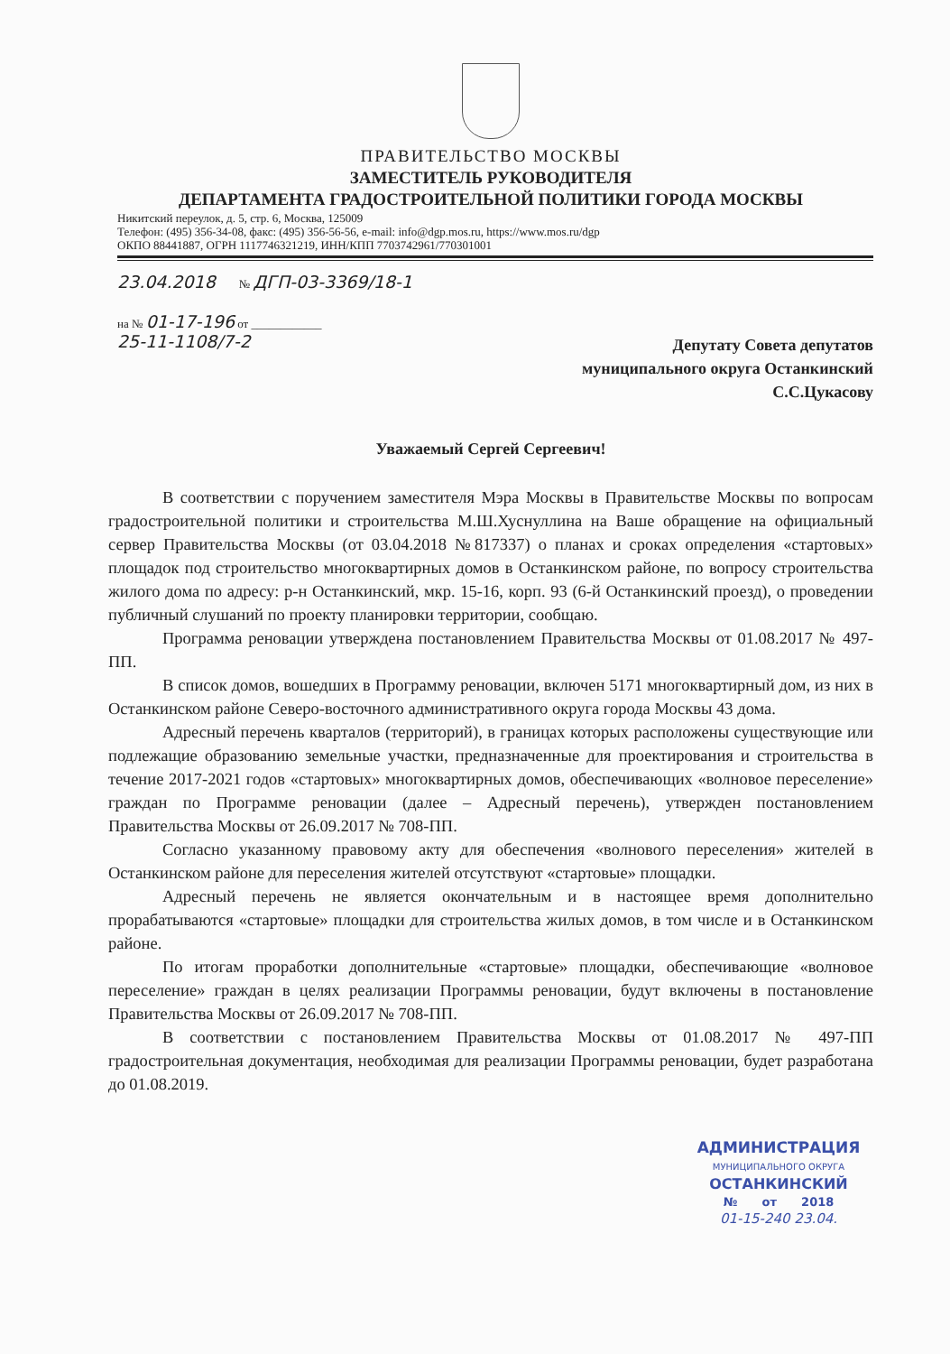ПРАВИТЕЛЬСТВО МОСКВЫ
ЗАМЕСТИТЕЛЬ РУКОВОДИТЕЛЯ
ДЕПАРТАМЕНТА ГРАДОСТРОИТЕЛЬНОЙ ПОЛИТИКИ ГОРОДА МОСКВЫ
Никитский переулок, д. 5, стр. 6, Москва, 125009
Телефон: (495) 356-34-08, факс: (495) 356-56-56, e-mail: info@dgp.mos.ru, https://www.mos.ru/dgp
ОКПО 88441887, ОГРН 1117746321219, ИНН/КПП 7703742961/770301001
23.04.2018 № ДГП-03-3369/18-1
на № 01-17-196 от ____________
25-11-1108/7-2
Депутату Совета депутатов
муниципального округа Останкинский
С.С.Цукасову
Уважаемый Сергей Сергеевич!
В соответствии с поручением заместителя Мэра Москвы в Правительстве Москвы по вопросам градостроительной политики и строительства М.Ш.Хуснуллина на Ваше обращение на официальный сервер Правительства Москвы (от 03.04.2018 №817337) о планах и сроках определения «стартовых» площадок под строительство многоквартирных домов в Останкинском районе, по вопросу строительства жилого дома по адресу: р-н Останкинский, мкр. 15-16, корп. 93 (6-й Останкинский проезд), о проведении публичный слушаний по проекту планировки территории, сообщаю.
Программа реновации утверждена постановлением Правительства Москвы от 01.08.2017 № 497-ПП.
В список домов, вошедших в Программу реновации, включен 5171 многоквартирный дом, из них в Останкинском районе Северо-восточного административного округа города Москвы 43 дома.
Адресный перечень кварталов (территорий), в границах которых расположены существующие или подлежащие образованию земельные участки, предназначенные для проектирования и строительства в течение 2017-2021 годов «стартовых» многоквартирных домов, обеспечивающих «волновое переселение» граждан по Программе реновации (далее – Адресный перечень), утвержден постановлением Правительства Москвы от 26.09.2017 № 708-ПП.
Согласно указанному правовому акту для обеспечения «волнового переселения» жителей в Останкинском районе для переселения жителей отсутствуют «стартовые» площадки.
Адресный перечень не является окончательным и в настоящее время дополнительно прорабатываются «стартовые» площадки для строительства жилых домов, в том числе и в Останкинском районе.
По итогам проработки дополнительные «стартовые» площадки, обеспечивающие «волновое переселение» граждан в целях реализации Программы реновации, будут включены в постановление Правительства Москвы от 26.09.2017 № 708-ПП.
В соответствии с постановлением Правительства Москвы от 01.08.2017 № 497-ПП градостроительная документация, необходимая для реализации Программы реновации, будет разработана до 01.08.2019.
АДМИНИСТРАЦИЯ
МУНИЦИПАЛЬНОГО ОКРУГА
ОСТАНКИНСКИЙ
№ от 2018
01-15-240 23.04.